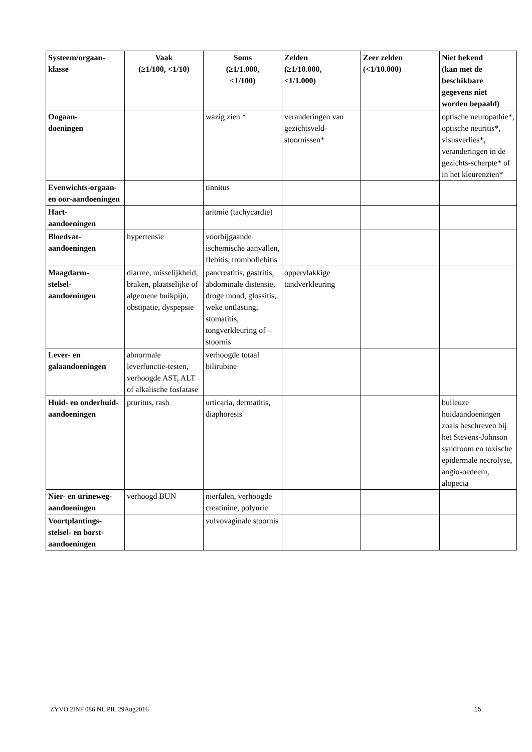| Systeem/orgaan- klasse | Vaak (≥1/100, <1/10) | Soms (≥1/1.000, <1/100) | Zelden (≥1/10.000, <1/1.000) | Zeer zelden (<1/10.000) | Niet bekend (kan met de beschikbare gegevens niet worden bepaald) |
| --- | --- | --- | --- | --- | --- |
| Oogaan- doeningen | | wazig zien * | veranderingen van gezichtsveld-stoornissen* | | optische neuropathie*, optische neuritis*, visusverlies*, veranderingen in de gezichts-scherpte* of in het kleurenzien* |
| Evenwichts-orgaan- en oor-aandoeningen | | tinnitus | | | |
| Hart- aandoeningen | | aritmie (tachycardie) | | | |
| Bloedvat- aandoeningen | hypertensie | voorbijgaande ischemische aanvallen, flebitis, tromboflebitis | | | |
| Maagdarm- stelsel- aandoeningen | diarree, misselijkheid, braken, plaatselijke of algemene buikpijn, obstipatie, dyspepsie | pancreatitis, gastritis, abdominale distensie, droge mond, glossitis, weke ontlasting, stomatitis, tongverkleuring of –stoornis | oppervlakkige tandverkleuring | | |
| Lever- en galaandoeningen | abnormale leverfunctie-testen, verhoogde AST, ALT of alkalische fosfatase | verhoogde totaal bilirubine | | | |
| Huid- en onderhuid- aandoeningen | pruritus, rash | urticaria, dermatitis, diaphoresis | | | bulleuze huidaandoeningen zoals beschreven bij het Stevens-Johnson syndroom en toxische epidermale necrolyse, angio-oedeem, alopecia |
| Nier- en urineweg- aandoeningen | verhoogd BUN | nierfalen, verhoogde creatinine, polyurie | | | |
| Voortplantings-stelsel- en borst-aandoeningen | | vulvovaginale stoornis | | | |
ZYVO 2INF 086 NL PIL 29Aug2016 15